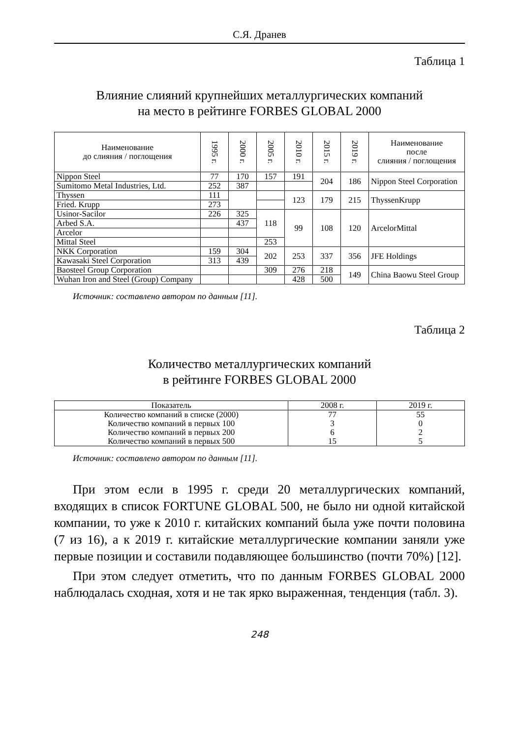С.Я. Дранев
Таблица 1
Влияние слияний крупнейших металлургических компаний
на место в рейтинге FORBES GLOBAL 2000
| Наименование до слияния / поглощения | 1995 г. | 2000 г. | 2005 г. | 2010 г. | 2015 г. | 2019 г. | Наименование после слияния / поглощения |
| --- | --- | --- | --- | --- | --- | --- | --- |
| Nippon Steel | 77 | 170 | 157 | 191 | 204 | 186 | Nippon Steel Corporation |
| Sumitomo Metal Industries, Ltd. | 252 | 387 | | | | | |
| Thyssen | 111 | | | 123 | 179 | 215 | ThyssenKrupp |
| Fried. Krupp | 273 | | | | | | |
| Usinor-Sacilor | 226 | 325 | 118 | 99 | 108 | 120 | ArcelorMittal |
| Arbed S.A. | | 437 | | | | | |
| Arcelor | | | | | | | |
| Mittal Steel | | | 253 | | | | |
| NKK Corporation | 159 | 304 | 202 | 253 | 337 | 356 | JFE Holdings |
| Kawasaki Steel Corporation | 313 | 439 | | | | | |
| Baosteel Group Corporation | | | 309 | 276 | 218 | 149 | China Baowu Steel Group |
| Wuhan Iron and Steel (Group) Company | | | | 428 | 500 | | |
Источник: составлено автором по данным [11].
Таблица 2
Количество металлургических компаний
в рейтинге FORBES GLOBAL 2000
| Показатель | 2008 г. | 2019 г. |
| --- | --- | --- |
| Количество компаний в списке (2000) | 77 | 55 |
| Количество компаний в первых 100 | 3 | 0 |
| Количество компаний в первых 200 | 6 | 2 |
| Количество компаний в первых 500 | 15 | 5 |
Источник: составлено автором по данным [11].
При этом если в 1995 г. среди 20 металлургических компаний, входящих в список FORTUNE GLOBAL 500, не было ни одной китайской компании, то уже к 2010 г. китайских компаний была уже почти половина (7 из 16), а к 2019 г. китайские металлургические компании заняли уже первые позиции и составили подавляющее большинство (почти 70%) [12].
При этом следует отметить, что по данным FORBES GLOBAL 2000 наблюдалась сходная, хотя и не так ярко выраженная, тенденция (табл. 3).
248